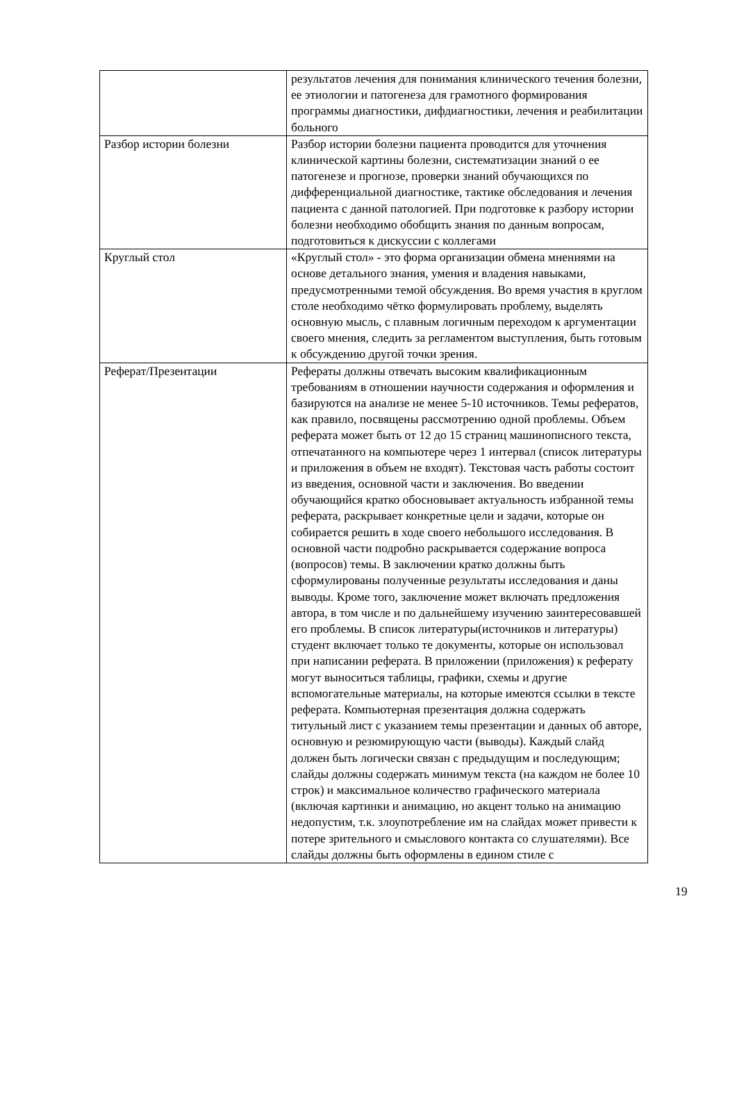| | результатов лечения для понимания клинического течения болезни, ее этиологии и патогенеза для грамотного формирования программы диагностики, дифдиагностики, лечения и реабилитации больного |
| Разбор истории болезни | Разбор истории болезни пациента проводится для уточнения клинической картины болезни, систематизации знаний о ее патогенезе и прогнозе, проверки знаний обучающихся по дифференциальной диагностике, тактике обследования и лечения пациента с данной патологией. При подготовке к разбору истории болезни необходимо обобщить знания по данным вопросам, подготовиться к дискуссии с коллегами |
| Круглый стол | «Круглый стол» - это форма организации обмена мнениями на основе детального знания, умения и владения навыками, предусмотренными темой обсуждения. Во время участия в круглом столе необходимо чётко формулировать проблему, выделять основную мысль, с плавным логичным переходом к аргументации своего мнения, следить за регламентом выступления, быть готовым к обсуждению другой точки зрения. |
| Реферат/Презентации | Рефераты должны отвечать высоким квалификационным требованиям в отношении научности содержания и оформления и базируются на анализе не менее 5-10 источников. Темы рефератов, как правило, посвящены рассмотрению одной проблемы. Объем реферата может быть от 12 до 15 страниц машинописного текста, отпечатанного на компьютере через 1 интервал (список литературы и приложения в объем не входят). Текстовая часть работы состоит из введения, основной части и заключения. Во введении обучающийся кратко обосновывает актуальность избранной темы реферата, раскрывает конкретные цели и задачи, которые он собирается решить в ходе своего небольшого исследования. В основной части подробно раскрывается содержание вопроса (вопросов) темы. В заключении кратко должны быть сформулированы полученные результаты исследования и даны выводы. Кроме того, заключение может включать предложения автора, в том числе и по дальнейшему изучению заинтересовавшей его проблемы. В список литературы(источников и литературы) студент включает только те документы, которые он использовал при написании реферата. В приложении (приложения) к реферату могут выноситься таблицы, графики, схемы и другие вспомогательные материалы, на которые имеются ссылки в тексте реферата. Компьютерная презентация должна содержать титульный лист с указанием темы презентации и данных об авторе, основную и резюмирующую части (выводы). Каждый слайд должен быть логически связан с предыдущим и последующим; слайды должны содержать минимум текста (на каждом не более 10 строк) и максимальное количество графического материала (включая картинки и анимацию, но акцент только на анимацию недопустим, т.к. злоупотребление им на слайдах может привести к потере зрительного и смыслового контакта со слушателями). Все слайды должны быть оформлены в едином стиле с |
19